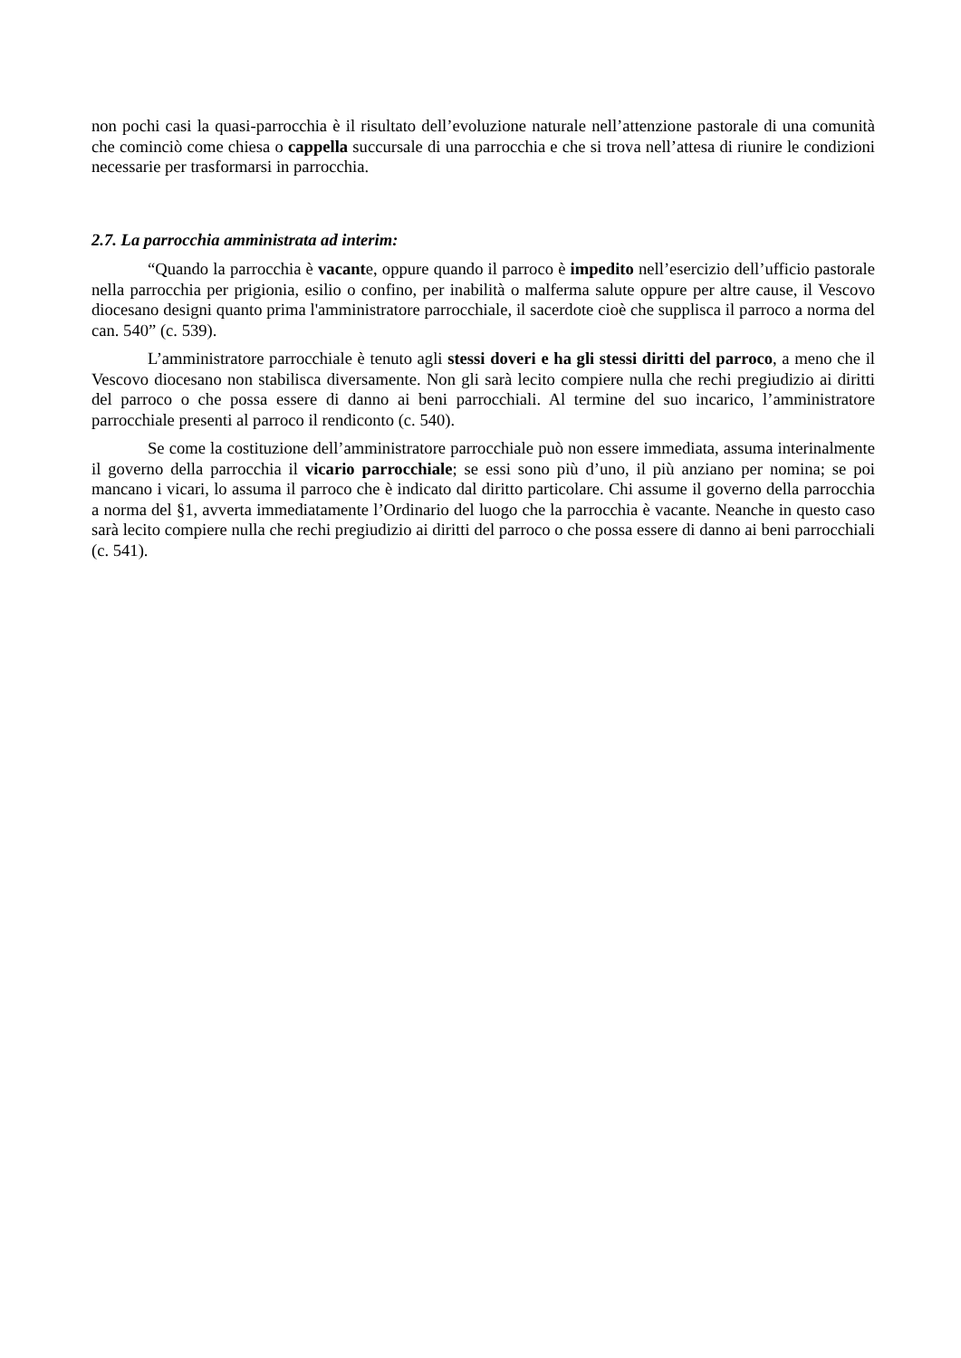non pochi casi la quasi-parrocchia è il risultato dell’evoluzione naturale nell’attenzione pastorale di una comunità che cominciò come chiesa o cappella succursale di una parrocchia e che si trova nell’attesa di riunire le condizioni necessarie per trasformarsi in parrocchia.
2.7. La parrocchia amministrata ad interim:
“Quando la parrocchia è vacante, oppure quando il parroco è impedito nell’esercizio dell’ufficio pastorale nella parrocchia per prigionia, esilio o confino, per inabilità o malferma salute oppure per altre cause, il Vescovo diocesano designi quanto prima l'amministratore parrocchiale, il sacerdote cioè che supplisca il parroco a norma del can. 540” (c. 539).
L’amministratore parrocchiale è tenuto agli stessi doveri e ha gli stessi diritti del parroco, a meno che il Vescovo diocesano non stabilisca diversamente. Non gli sarà lecito compiere nulla che rechi pregiudizio ai diritti del parroco o che possa essere di danno ai beni parrocchiali. Al termine del suo incarico, l’amministratore parrocchiale presenti al parroco il rendiconto (c. 540).
Se come la costituzione dell’amministratore parrocchiale può non essere immediata, assuma interinalmente il governo della parrocchia il vicario parrocchiale; se essi sono più d’uno, il più anziano per nomina; se poi mancano i vicari, lo assuma il parroco che è indicato dal diritto particolare. Chi assume il governo della parrocchia a norma del §1, avverta immediatamente l’Ordinario del luogo che la parrocchia è vacante. Neanche in questo caso sarà lecito compiere nulla che rechi pregiudizio ai diritti del parroco o che possa essere di danno ai beni parrocchiali (c. 541).